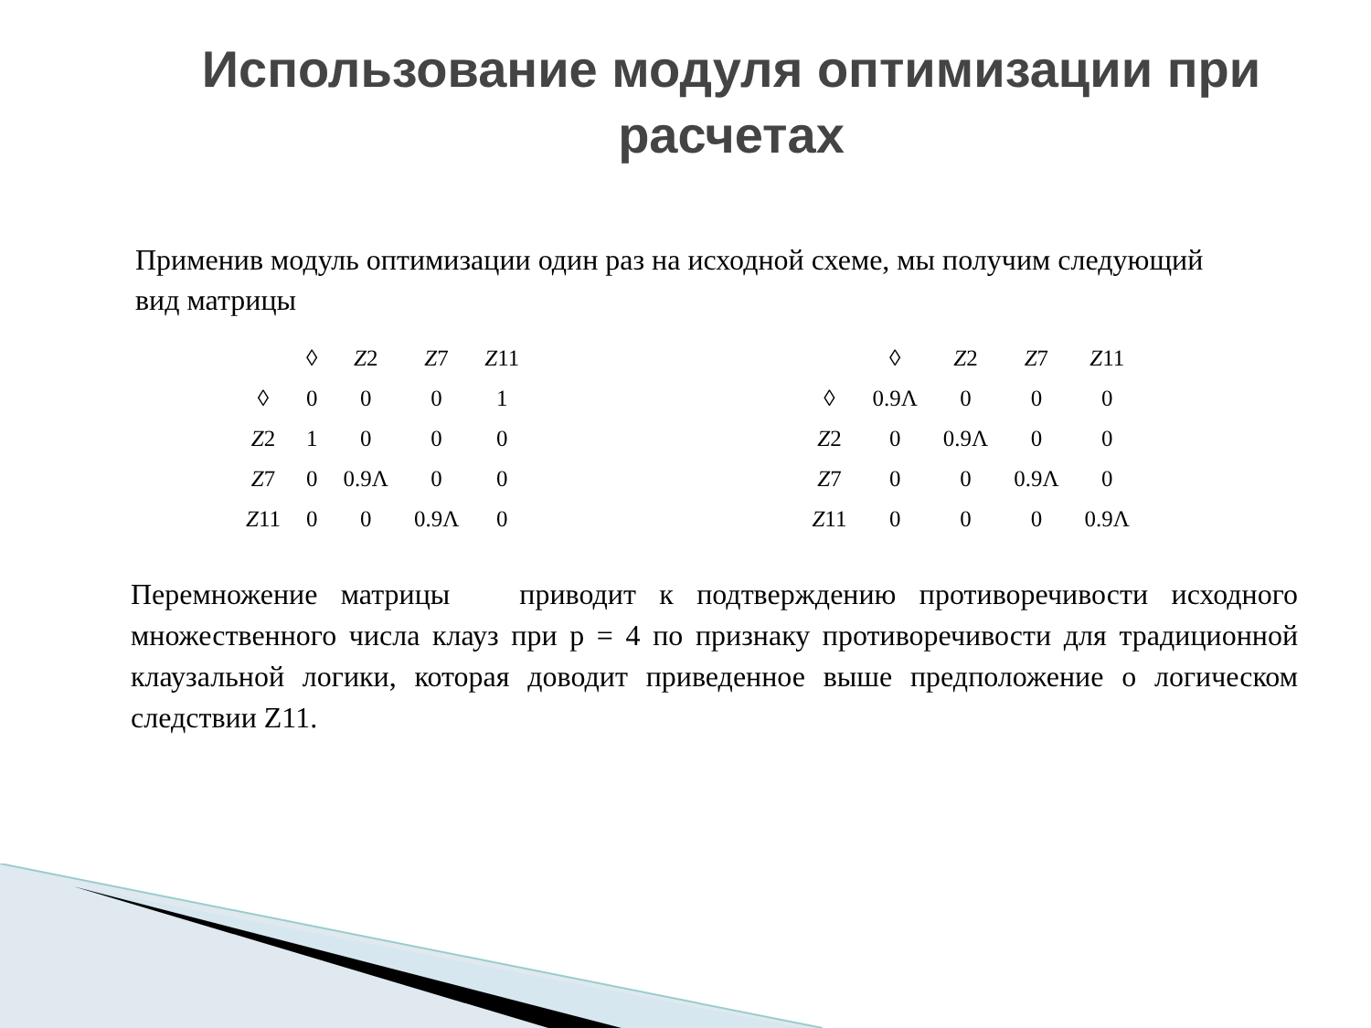Использование модуля оптимизации при расчетах
Применив модуль оптимизации один раз на исходной схеме, мы получим следующий вид матрицы
| | ◊ | Z 2 | Z 7 | Z 11 |
| ◊ | 0 | 0 | 0 | 1 |
| Z 2 | 1 | 0 | 0 | 0 |
| Z 7 | 0 | 0.9Λ | 0 | 0 |
| Z 11 | 0 | 0 | 0.9Λ | 0 |
| | ◊ | Z 2 | Z 7 | Z 11 |
| ◊ | 0.9Λ | 0 | 0 | 0 |
| Z 2 | 0 | 0.9Λ | 0 | 0 |
| Z 7 | 0 | 0 | 0.9Λ | 0 |
| Z 11 | 0 | 0 | 0 | 0.9Λ |
Перемножение матрицы приводит к подтверждению противоречивости исходного множественного числа клауз при p = 4 по признаку противоречивости для традиционной клаузальной логики, которая доводит приведенное выше предположение о логическом следствии Z11.